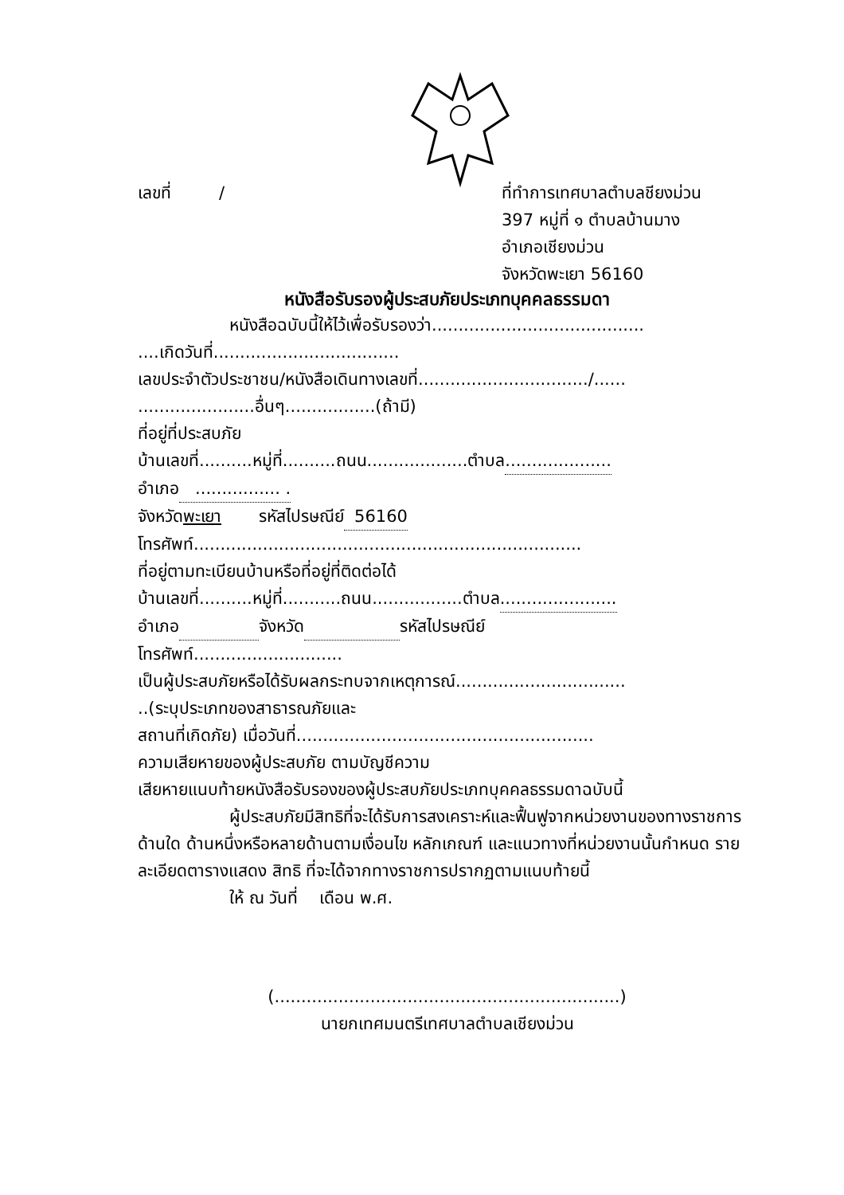เลขที่ / ที่ทำการเทศบาลตำบลชียงม่วน
397 หมู่ที่ ๑ ตำบลบ้านมาง
อำเภอเชียงม่วน
จังหวัดพะเยา 56160
หนังสือรับรองผู้ประสบภัยประเภทบุคคลธรรมดา
หนังสือฉบับนี้ให้ไว้เพื่อรับรองว่า........................................
....เกิดวันที่...................................
เลขประจำตัวประชาชน/หนังสือเดินทางเลขที่................................/......
......................อื่นๆ.................(ถ้ามี)
ที่อยู่ที่ประสบภัย
บ้านเลขที่..........หมู่ที่..........ถนน...................ตำบล....................
อำเภอ ................ .
จังหวัดพะเยา รหัสไปรษณีย์ 56160
โทรศัพท์.........................................................................
ที่อยู่ตามทะเบียนบ้านหรือที่อยู่ที่ติดต่อได้
บ้านเลขที่..........หมู่ที่...........ถนน.................ตำบล......................
อำเภอ จังหวัด รหัสไปรษณีย์
โทรศัพท์............................
เป็นผู้ประสบภัยหรือได้รับผลกระทบจากเหตุการณ์................................
..(ระบุประเภทของสาธารณภัยและ
สถานที่เกิดภัย) เมื่อวันที่........................................................
ความเสียหายของผู้ประสบภัย ตามบัญชีความ
เสียหายแนบท้ายหนังสือรับรองของผู้ประสบภัยประเภทบุคคลธรรมดาฉบับนี้
ผู้ประสบภัยมีสิทธิที่จะได้รับการสงเคราะห์และฟื้นฟูจากหน่วยงานของทางราชการด้านใด ด้านหนึ่งหรือหลายด้านตามเงื่อนไข หลักเกณฑ์ และแนวทางที่หน่วยงานนั้นกำหนด รายละเอียดตารางแสดง สิทธิ ที่จะได้จากทางราชการปรากฏตามแนบท้ายนี้
ให้ ณ วันที่ เดือน พ.ศ.
(.................................................................)
นายกเทศมนตรีเทศบาลตำบลเชียงม่วน